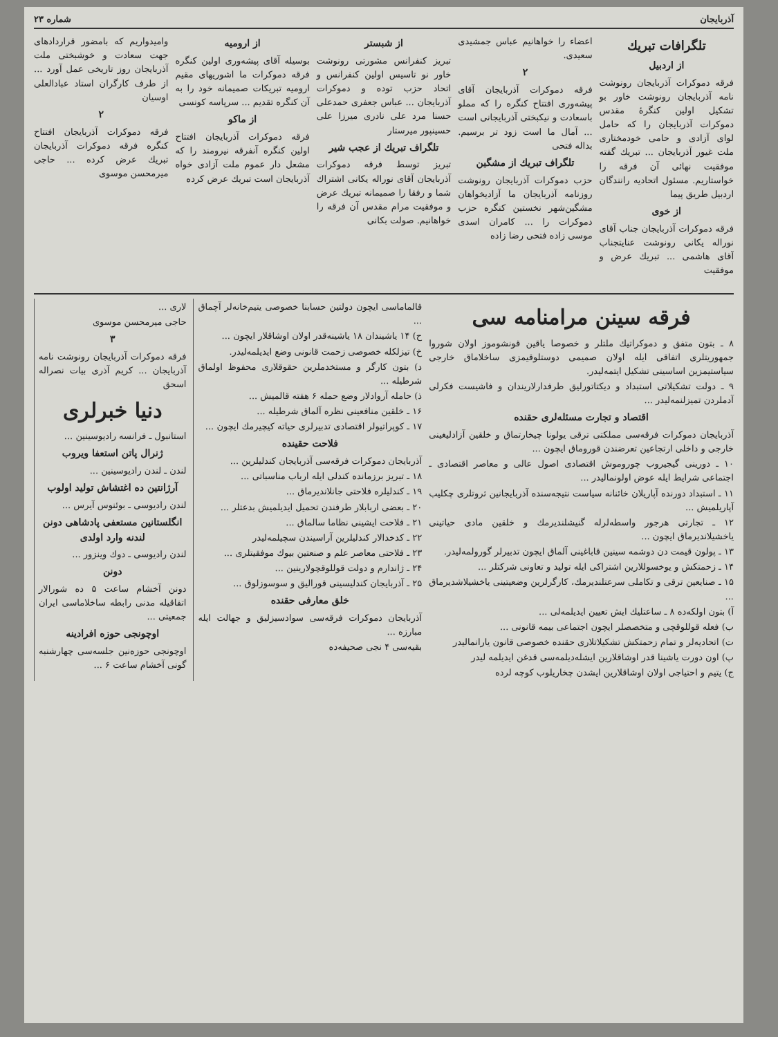آذربایجان شماره ۲۳
تلگرافات تبریك
از اردبیل
فرقه دموکرات آذربایجان رونوشت نامه آذربایجان رونوشت خاور بو تشکیل اولین کنگرهٔ مقدس دموکرات آذربایجان را که حامل لوای آزادی و حامی خودمختاری ملت غیور آذربایجان ... تبریك گفته موفقیت نهائی آن فرقه را خواستاریم. مسئول اتحادیه رانندگان اردبیل طریق پیما
از خوی
فرقه دموکرات آذربایجان جناب آقای نوراله یکانی رونوشت عنایتجناب آقای هاشمی ... تبریك عرض و موفقیت
اعضاء را خواهانیم عباس جمشیدی سعیدی.
۲
فرقه دموکرات آذربایجان آقای پیشه‌وری افتتاح کنگره را که مملو باسعادت و نیکبختی آذربایجانی است ... آمال ما است زود تر برسیم. بداله فتحی
تلگراف تبریك از مشگین
حزب دموکرات آذربایجان رونوشت روزنامه آذربایجان ما آزادیخواهان مشگین‌شهر نخستین کنگره حزب دموکرات را ... کامران اسدی موسی زاده فتحی رضا زاده
از شبستر
تبریز کنفرانس مشورتی رونوشت خاور نو تاسیس اولین کنفرانس و اتحاد حزب توده و دموکرات آذربایجان ... عباس جعفری حمدعلی حسنا مرد علی نادری میرزا علی حسینپور میرستار
تلگراف تبریك از عجب شیر
تبریز توسط فرقه دموکرات آذربایجان آقای نوراله یکانی اشتراك شما و رفقا را صمیمانه تبریك عرض و موفقیت مرام مقدس آن فرقه را خواهانیم. صولت بکانی
از ارومیه
بوسیله آقای پیشه‌وری اولین کنگره فرقه دموکرات ما اشوریهای مقیم ارومیه تبریکات صمیمانه خود را به آن کنگره تقدیم ... سرپاسه کونسی
از ماکو
فرقه دموکرات آذربایجان افتتاح اولین کنگره آنفرقه نیرومند را که مشعل دار عموم ملت آزادی خواه آذربایجان است تبریك عرض کرده
وامیدواریم که بامضور قراردادهای جهت سعادت و خوشبختی ملت آذربایجان روز تاریخی عمل آورد ... از طرف کارگران استاد عبادالعلی اوسیان
۲
فرقه دموکرات آذربایجان افتتاح کنگره فرقه دموکرات آذربایجان تبریك عرض کرده ... حاجی میرمحسن موسوی
فرقه سینن مرامنامه سی
۸ ـ بتون متفق و دموکراتیك ملتلر و خصوصا یاقین قونشوموز اولان شوروا جمهوریتلری اتفاقی ایله اولان صمیمی دوستلوقیمزی ساخلاماق خارجی سیاستیمزین اساسینی تشکیل ایتمه‌لیدر.
۹ ـ دولت تشکیلاتی استبداد و دیکتاتورلیق طرفدارلاریندان و فاشیست فکرلی آدملردن تمیزلنمه‌لیدر ...
اقتصاد و تجارت مسئله‌لری حقنده
آذربایجان دموکرات فرقه‌سی مملکتی ترقی یولونا چیخارتماق و خلقین آزادلیغینی خارجی و داخلی ارتجاعین تعرضندن قوروماق ایچون ...
۱۰ ـ دورینی گیجیروب چوروموش اقتصادی اصول عالی و معاصر اقتصادی ـ اجتماعی شرایط ایله عوض اولونمالیدر ...
۱۱ ـ استبداد دورنده آپاریلان خائنانه سیاست نتیجه‌سنده آذربایجانین ثروتلری چکلیب آپاریلمیش ...
۱۲ ـ تجارتی هرجور واسطه‌لرله گنیشلندیرمك و خلقین مادی حیاتینی یاخشیلاندیرماق ایچون ...
۱۳ ـ پولون قیمت دن دوشمه سینین قاباغینی آلماق ایچون تدبیرلر گورولمه‌لیدر.
۱۴ ـ زحمتکش و یوخسوللارین اشتراکی ایله تولید و تعاونی شرکتلر ...
۱۵ ـ صنایعین ترقی و تکاملی سرعتلندیرمك، کارگرلرین وضعیتینی یاخشیلاشدیرماق ...
آ) بتون اولکه‌ده ۸ ـ ساعتلیك ایش تعیین ایدیلمه‌لی ...
ب) فعله قوللوقچی و متخصصلر ایچون اجتماعی بیمه قانونی ...
ت) اتحادیه‌لر و تمام زحمتکش تشکیلاتلاری حقنده خصوصی قانون یارانمالیدر
پ) اون دورت یاشینا قدر اوشاقلارین ایشله‌دیلمه‌سی قدغن ایدیلمه لیدر
ج) یتیم و احتیاجی اولان اوشاقلارین ایشدن چخاریلوب کوچه لرده
قالماماسی ایچون دولتین حسابنا خصوصی یتیم‌خانه‌لر آچماق ...
ح) ۱۴ یاشیندان ۱۸ یاشینه‌قدر اولان اوشاقلار ایچون ...
خ) تیزلکله خصوصی زحمت قانونی وضع ایدیلمه‌لیدر.
د) بتون کارگر و مستخدملرین حقوقلاری محفوظ اولماق شرطیله ...
ذ) حامله آروادلار وضع حمله ۶ هفته قالمیش ...
۱۶ ـ خلقین منافعینی نظره آلماق شرطیله ...
۱۷ ـ کوپراتیولر اقتصادی تدبیرلری حیاته کیچیرمك ایچون ...
فلاحت حقینده
آذربایجان دموکرات فرقه‌سی آذربایجان کندلیلرین ...
۱۸ ـ تبریز برزمانده کندلی ایله ارباب مناسباتی ...
۱۹ ـ کندلیلره فلاحتی جانلاندیرماق ...
۲۰ ـ بعضی اربابلار طرفندن تحمیل ایدیلمیش بدعتلر ...
۲۱ ـ فلاحت ایشینی نظاما سالماق ...
۲۲ ـ کدخدالار کندلیلرین آراسیندن سچیلمه‌لیدر
۲۳ ـ فلاحتی معاصر علم و صنعتین بیوك موفقیتلری ...
۲۴ ـ ژاندارم و دولت قوللوقچولارینین ...
۲۵ ـ آذربایجان کندلیسینی قورالیق و سوسوزلوق ...
خلق معارفی حقنده
آذربایجان دموکرات فرقه‌سی سوادسیزلیق و جهالت ایله مبارزه ...
بقیه‌سی ۴ نجی صحیفه‌ده
لاری ...
حاجی میرمحسن موسوی
۳
فرقه دموکرات آذربایجان رونوشت نامه آذربایجان ... کریم آذری بیات نصراله اسحق
دنیا خبرلری
استانبول ـ فرانسه رادیوسینین ...
ژنرال پاتن استعفا ویروب
لندن ـ لندن رادیوسینین ...
آرژانتین ده اغتشاش تولید اولوب
لندن رادیوسی ـ بوئنوس آیرس ...
انگلستانین مستعفی پادشاهی دونن لندنه وارد اولدی
لندن رادیوسی ـ دوك وینزور ...
دونن
دونن آخشام ساعت ۵ ده شورالار اتفاقیله مدنی رابطه ساخلاماسی ایران جمعیتی ...
اوچونجی حوزه افرادینه
اوچونجی حوزه‌نین جلسه‌سی چهارشنبه گونی آخشام ساعت ۶ ...